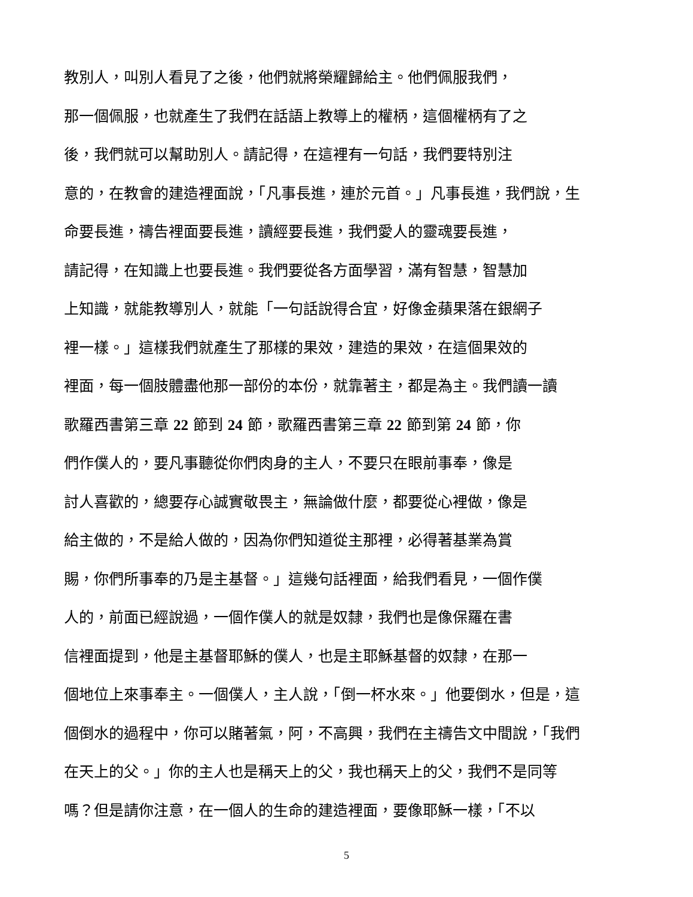教別人，叫別人看見了之後，他們就將榮耀歸給主。他們佩服我們，
那一個佩服，也就產生了我們在話語上教導上的權柄，這個權柄有了之
後，我們就可以幫助別人。請記得，在這裡有一句話，我們要特別注
意的，在教會的建造裡面說，「凡事長進，連於元首。」凡事長進，我們說，生
命要長進，禱告裡面要長進，讀經要長進，我們愛人的靈魂要長進，
請記得，在知識上也要長進。我們要從各方面學習，滿有智慧，智慧加
上知識，就能教導別人，就能「一句話說得合宜，好像金蘋果落在銀網子
裡一樣。」這樣我們就產生了那樣的果效，建造的果效，在這個果效的
裡面，每一個肢體盡他那一部份的本份，就靠著主，都是為主。我們讀一讀
歌羅西書第三章 22 節到 24 節，歌羅西書第三章 22 節到第 24 節，你
們作僕人的，要凡事聽從你們肉身的主人，不要只在眼前事奉，像是
討人喜歡的，總要存心誠實敬畏主，無論做什麼，都要從心裡做，像是
給主做的，不是給人做的，因為你們知道從主那裡，必得著基業為賞
賜，你們所事奉的乃是主基督。」這幾句話裡面，給我們看見，一個作僕
人的，前面已經說過，一個作僕人的就是奴隸，我們也是像保羅在書
信裡面提到，他是主基督耶穌的僕人，也是主耶穌基督的奴隸，在那一
個地位上來事奉主。一個僕人，主人說，「倒一杯水來。」他要倒水，但是，這
個倒水的過程中，你可以賭著氣，阿，不高興，我們在主禱告文中間說，「我們
在天上的父。」你的主人也是稱天上的父，我也稱天上的父，我們不是同等
嗎？但是請你注意，在一個人的生命的建造裡面，要像耶穌一樣，「不以
5